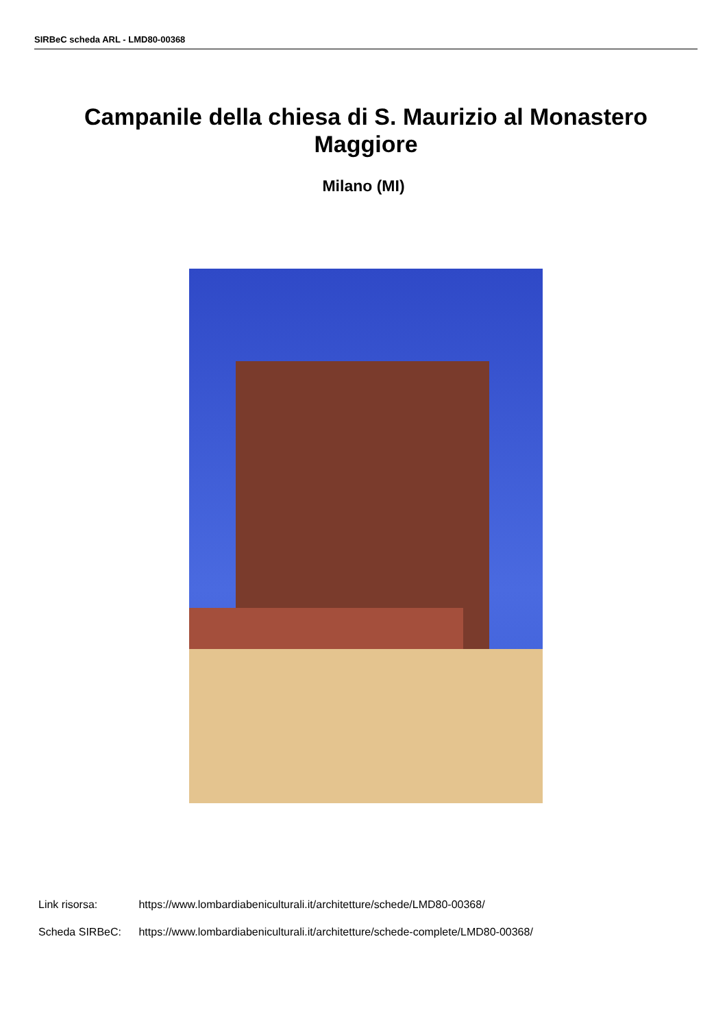SIRBeC scheda ARL - LMD80-00368
Campanile della chiesa di S. Maurizio al Monastero Maggiore
Milano (MI)
Link risorsa: https://www.lombardiabeniculturali.it/architetture/schede/LMD80-00368/
Scheda SIRBeC: https://www.lombardiabeniculturali.it/architetture/schede-complete/LMD80-00368/